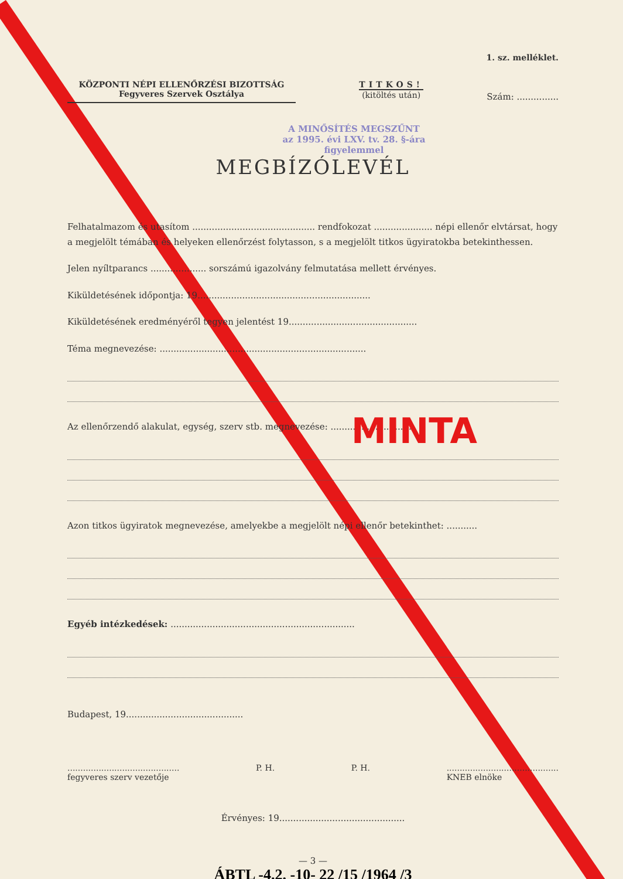1. sz. melléklet.
KÖZPONTI NÉPI ELLENŐRZÉSI BIZOTTSÁG
Fegyveres Szervek Osztálya
TITKOS!
(kitöltés után)
Szám: ...............
A MINŐSÍTÉS MEGSZŰNT
az 1995. évi LXV. tv. 28. §-ára
figyelemmel
MEGBÍZÓLEVÉL
Felhatalmazom és utasítom ............................................ rendfokozat ..................... népi ellenőr elvtársat, hogy a megjelölt témában és helyeken ellenőrzést folytasson, s a megjelölt titkos ügyiratokba betekinthessen.
Jelen nyíltparancs .................... sorszámú igazolvány felmutatása mellett érvényes.
Kiküldetésének időpontja: 19..............................................................
Kiküldetésének eredményéről tegyen jelentést 19..............................................
Téma megnevezése: ..........................................................................
Az ellenőrzendő alakulat, egység, szerv stb. megnevezése: ..............................
Azon titkos ügyiratok megnevezése, amelyekbe a megjelölt népi ellenőr betekinthet: ...........
Egyéb intézkedések: ..................................................................
Budapest, 19..........................................
...........................................
fegyveres szerv vezetője
P. H. P. H. ...........................................
KNEB elnöke
Érvényes: 19.............................................
— 3 —
ÁBTL -4.2. -10- 22 /15 /1964 /3
MINTA